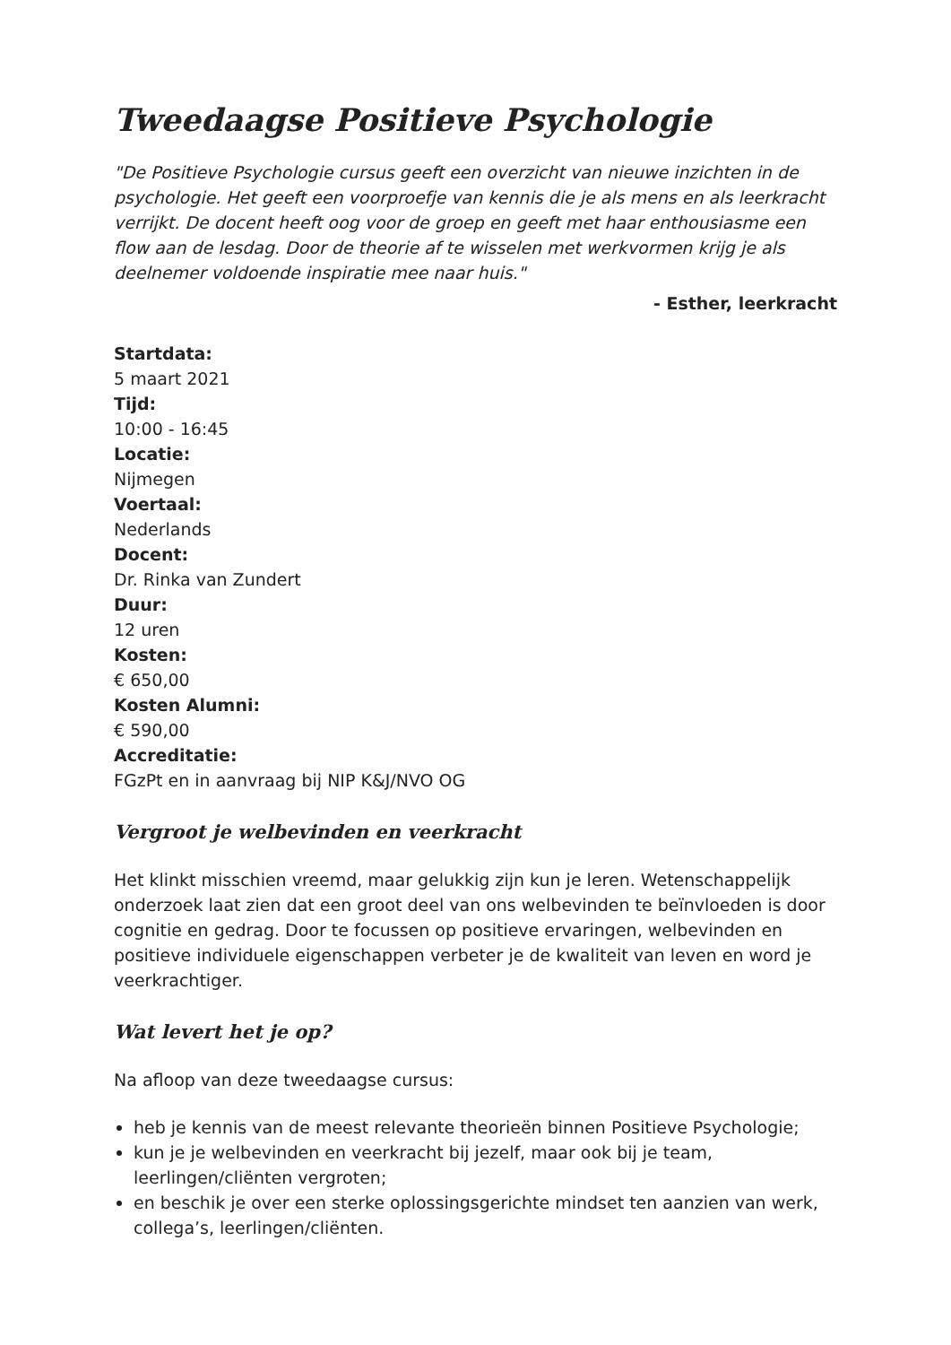Tweedaagse Positieve Psychologie
"De Positieve Psychologie cursus geeft een overzicht van nieuwe inzichten in de psychologie. Het geeft een voorproefje van kennis die je als mens en als leerkracht verrijkt. De docent heeft oog voor de groep en geeft met haar enthousiasme een flow aan de lesdag. Door de theorie af te wisselen met werkvormen krijg je als deelnemer voldoende inspiratie mee naar huis."
- Esther, leerkracht
Startdata:
5 maart 2021
Tijd:
10:00 - 16:45
Locatie:
Nijmegen
Voertaal:
Nederlands
Docent:
Dr. Rinka van Zundert
Duur:
12 uren
Kosten:
€ 650,00
Kosten Alumni:
€ 590,00
Accreditatie:
FGzPt en in aanvraag bij NIP K&J/NVO OG
Vergroot je welbevinden en veerkracht
Het klinkt misschien vreemd, maar gelukkig zijn kun je leren. Wetenschappelijk onderzoek laat zien dat een groot deel van ons welbevinden te beïnvloeden is door cognitie en gedrag. Door te focussen op positieve ervaringen, welbevinden en positieve individuele eigenschappen verbeter je de kwaliteit van leven en word je veerkrachtiger.
Wat levert het je op?
Na afloop van deze tweedaagse cursus:
heb je kennis van de meest relevante theorieën binnen Positieve Psychologie;
kun je je welbevinden en veerkracht bij jezelf, maar ook bij je team, leerlingen/cliënten vergroten;
en beschik je over een sterke oplossingsgerichte mindset ten aanzien van werk, collega’s, leerlingen/cliënten.